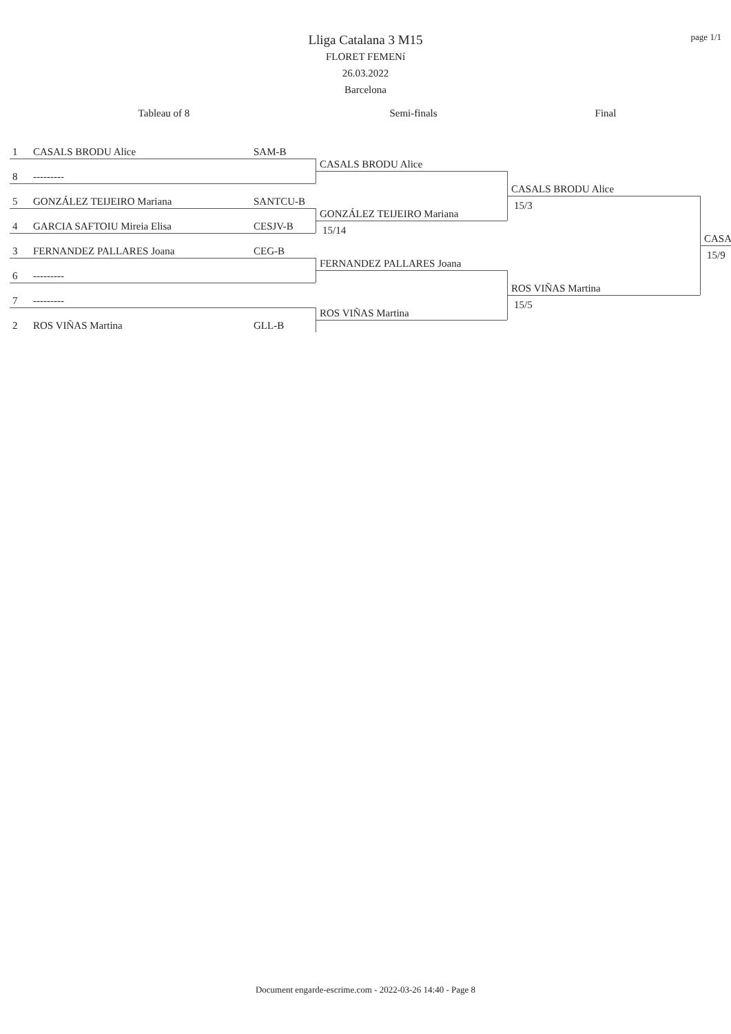page 1/1
Lliga Catalana 3 M15
FLORET FEMENí
26.03.2022
Barcelona
Tableau of 8 Semi-finals Final
1 CASALS BRODU Alice SAM-B
8 ---------
5 GONZÁLEZ TEIJEIRO Mariana SANTCU-B
4 GARCIA SAFTOIU Mireia Elisa CESJV-B
3 FERNANDEZ PALLARES Joana CEG-B
6 ---------
7 ---------
2 ROS VIÑAS Martina GLL-B
CASALS BRODU Alice
GONZÁLEZ TEIJEIRO Mariana
15/14
FERNANDEZ PALLARES Joana
ROS VIÑAS Martina
CASALS BRODU Alice
15/3
ROS VIÑAS Martina
15/5
CASA
15/9
Document engarde-escrime.com - 2022-03-26 14:40 - Page 8